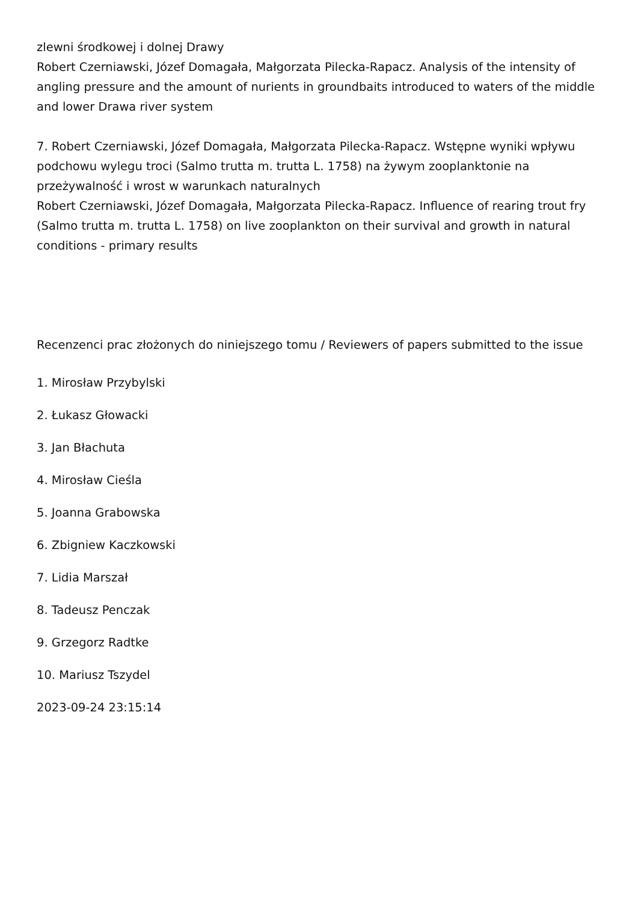zlewni środkowej i dolnej Drawy
Robert Czerniawski, Józef Domagała, Małgorzata Pilecka-Rapacz. Analysis of the intensity of angling pressure and the amount of nurients in groundbaits introduced to waters of the middle and lower Drawa river system
7. Robert Czerniawski, Józef Domagała, Małgorzata Pilecka-Rapacz. Wstępne wyniki wpływu podchowu wylegu troci (Salmo trutta m. trutta L. 1758) na żywym zooplanktonie na przeżywalność i wrost w warunkach naturalnych
Robert Czerniawski, Józef Domagała, Małgorzata Pilecka-Rapacz. Influence of rearing trout fry (Salmo trutta m. trutta L. 1758) on live zooplankton on their survival and growth in natural conditions - primary results
Recenzenci prac złożonych do niniejszego tomu / Reviewers of papers submitted to the issue
1. Mirosław Przybylski
2. Łukasz Głowacki
3. Jan Błachuta
4. Mirosław Cieśla
5. Joanna Grabowska
6. Zbigniew Kaczkowski
7. Lidia Marszał
8. Tadeusz Penczak
9. Grzegorz Radtke
10. Mariusz Tszydel
2023-09-24 23:15:14